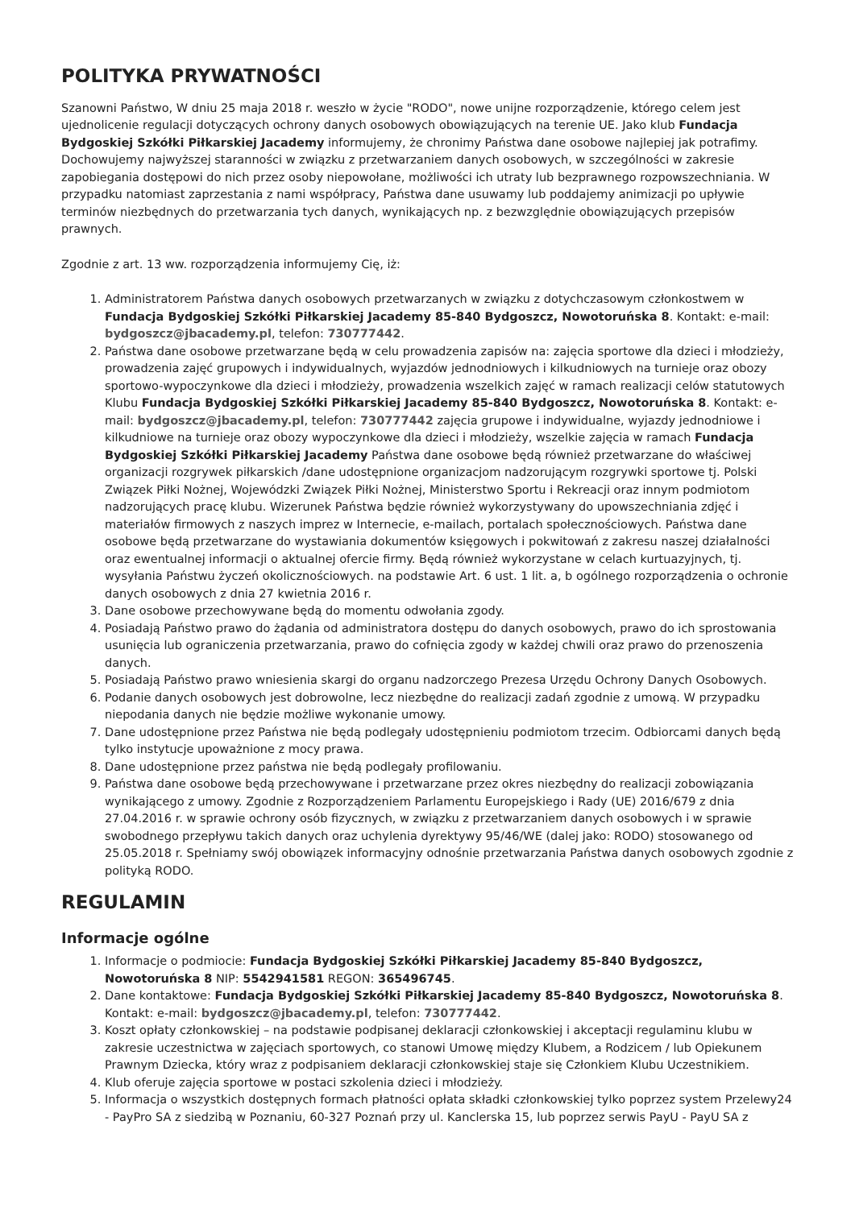POLITYKA PRYWATNOŚCI
Szanowni Państwo, W dniu 25 maja 2018 r. weszło w życie "RODO", nowe unijne rozporządzenie, którego celem jest ujednolicenie regulacji dotyczących ochrony danych osobowych obowiązujących na terenie UE. Jako klub Fundacja Bydgoskiej Szkółki Piłkarskiej Jacademy informujemy, że chronimy Państwa dane osobowe najlepiej jak potrafimy. Dochowujemy najwyższej staranności w związku z przetwarzaniem danych osobowych, w szczególności w zakresie zapobiegania dostępowi do nich przez osoby niepowołane, możliwości ich utraty lub bezprawnego rozpowszechniania. W przypadku natomiast zaprzestania z nami współpracy, Państwa dane usuwamy lub poddajemy animizacji po upływie terminów niezbędnych do przetwarzania tych danych, wynikających np. z bezwzględnie obowiązujących przepisów prawnych.
Zgodnie z art. 13 ww. rozporządzenia informujemy Cię, iż:
1. Administratorem Państwa danych osobowych przetwarzanych w związku z dotychczasowym członkostwem w Fundacja Bydgoskiej Szkółki Piłkarskiej Jacademy 85-840 Bydgoszcz, Nowotoruńska 8. Kontakt: e-mail: bydgoszcz@jbacademy.pl, telefon: 730777442.
2. Państwa dane osobowe przetwarzane będą w celu prowadzenia zapisów na: zajęcia sportowe dla dzieci i młodzieży, prowadzenia zajęć grupowych i indywidualnych, wyjazdów jednodniowych i kilkudniowych na turnieje oraz obozy sportowo-wypoczynkowe dla dzieci i młodzieży, prowadzenia wszelkich zajęć w ramach realizacji celów statutowych Klubu Fundacja Bydgoskiej Szkółki Piłkarskiej Jacademy 85-840 Bydgoszcz, Nowotoruńska 8. Kontakt: e-mail: bydgoszcz@jbacademy.pl, telefon: 730777442 zajęcia grupowe i indywidualne, wyjazdy jednodniowe i kilkudniowe na turnieje oraz obozy wypoczynkowe dla dzieci i młodzieży, wszelkie zajęcia w ramach Fundacja Bydgoskiej Szkółki Piłkarskiej Jacademy Państwa dane osobowe będą również przetwarzane do właściwej organizacji rozgrywek piłkarskich /dane udostępnione organizacjom nadzorującym rozgrywki sportowe tj. Polski Związek Piłki Nożnej, Wojewódzki Związek Piłki Nożnej, Ministerstwo Sportu i Rekreacji oraz innym podmiotom nadzorujących pracę klubu. Wizerunek Państwa będzie również wykorzystywany do upowszechniania zdjęć i materiałów firmowych z naszych imprez w Internecie, e-mailach, portalach społecznościowych. Państwa dane osobowe będą przetwarzane do wystawiania dokumentów księgowych i pokwitowań z zakresu naszej działalności oraz ewentualnej informacji o aktualnej ofercie firmy. Będą również wykorzystane w celach kurtuazyjnych, tj. wysyłania Państwu życzeń okolicznościowych. na podstawie Art. 6 ust. 1 lit. a, b ogólnego rozporządzenia o ochronie danych osobowych z dnia 27 kwietnia 2016 r.
3. Dane osobowe przechowywane będą do momentu odwołania zgody.
4. Posiadają Państwo prawo do żądania od administratora dostępu do danych osobowych, prawo do ich sprostowania usunięcia lub ograniczenia przetwarzania, prawo do cofnięcia zgody w każdej chwili oraz prawo do przenoszenia danych.
5. Posiadają Państwo prawo wniesienia skargi do organu nadzorczego Prezesa Urzędu Ochrony Danych Osobowych.
6. Podanie danych osobowych jest dobrowolne, lecz niezbędne do realizacji zadań zgodnie z umową. W przypadku niepodania danych nie będzie możliwe wykonanie umowy.
7. Dane udostępnione przez Państwa nie będą podlegały udostępnieniu podmiotom trzecim. Odbiorcami danych będą tylko instytucje upoważnione z mocy prawa.
8. Dane udostępnione przez państwa nie będą podlegały profilowaniu.
9. Państwa dane osobowe będą przechowywane i przetwarzane przez okres niezbędny do realizacji zobowiązania wynikającego z umowy. Zgodnie z Rozporządzeniem Parlamentu Europejskiego i Rady (UE) 2016/679 z dnia 27.04.2016 r. w sprawie ochrony osób fizycznych, w związku z przetwarzaniem danych osobowych i w sprawie swobodnego przepływu takich danych oraz uchylenia dyrektywy 95/46/WE (dalej jako: RODO) stosowanego od 25.05.2018 r. Spełniamy swój obowiązek informacyjny odnośnie przetwarzania Państwa danych osobowych zgodnie z polityką RODO.
REGULAMIN
Informacje ogólne
1. Informacje o podmiocie: Fundacja Bydgoskiej Szkółki Piłkarskiej Jacademy 85-840 Bydgoszcz, Nowotoruńska 8 NIP: 5542941581 REGON: 365496745.
2. Dane kontaktowe: Fundacja Bydgoskiej Szkółki Piłkarskiej Jacademy 85-840 Bydgoszcz, Nowotoruńska 8. Kontakt: e-mail: bydgoszcz@jbacademy.pl, telefon: 730777442.
3. Koszt opłaty członkowskiej – na podstawie podpisanej deklaracji członkowskiej i akceptacji regulaminu klubu w zakresie uczestnictwa w zajęciach sportowych, co stanowi Umowę między Klubem, a Rodzicem / lub Opiekunem Prawnym Dziecka, który wraz z podpisaniem deklaracji członkowskiej staje się Członkiem Klubu Uczestnikiem.
4. Klub oferuje zajęcia sportowe w postaci szkolenia dzieci i młodzieży.
5. Informacja o wszystkich dostępnych formach płatności opłata składki członkowskiej tylko poprzez system Przelewy24 - PayPro SA z siedzibą w Poznaniu, 60-327 Poznań przy ul. Kanclerska 15, lub poprzez serwis PayU - PayU SA z